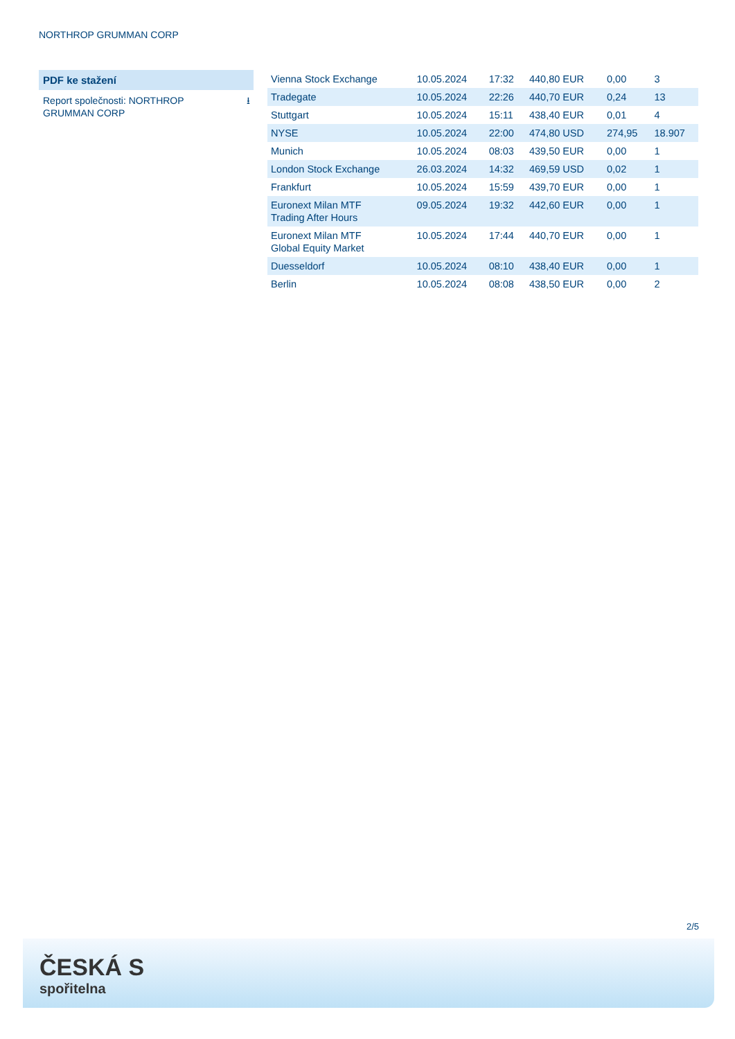NORTHROP GRUMMAN CORP
PDF ke stažení
Report společnosti: NORTHROP GRUMMAN CORP
⭳
| Vienna Stock Exchange | 10.05.2024 | 17:32 | 440,80 EUR | 0,00 | 3 |
| Tradegate | 10.05.2024 | 22:26 | 440,70 EUR | 0,24 | 13 |
| Stuttgart | 10.05.2024 | 15:11 | 438,40 EUR | 0,01 | 4 |
| NYSE | 10.05.2024 | 22:00 | 474,80 USD | 274,95 | 18.907 |
| Munich | 10.05.2024 | 08:03 | 439,50 EUR | 0,00 | 1 |
| London Stock Exchange | 26.03.2024 | 14:32 | 469,59 USD | 0,02 | 1 |
| Frankfurt | 10.05.2024 | 15:59 | 439,70 EUR | 0,00 | 1 |
| Euronext Milan MTF Trading After Hours | 09.05.2024 | 19:32 | 442,60 EUR | 0,00 | 1 |
| Euronext Milan MTF Global Equity Market | 10.05.2024 | 17:44 | 440,70 EUR | 0,00 | 1 |
| Duesseldorf | 10.05.2024 | 08:10 | 438,40 EUR | 0,00 | 1 |
| Berlin | 10.05.2024 | 08:08 | 438,50 EUR | 0,00 | 2 |
2/5
ČESKÁ S
spořitelna